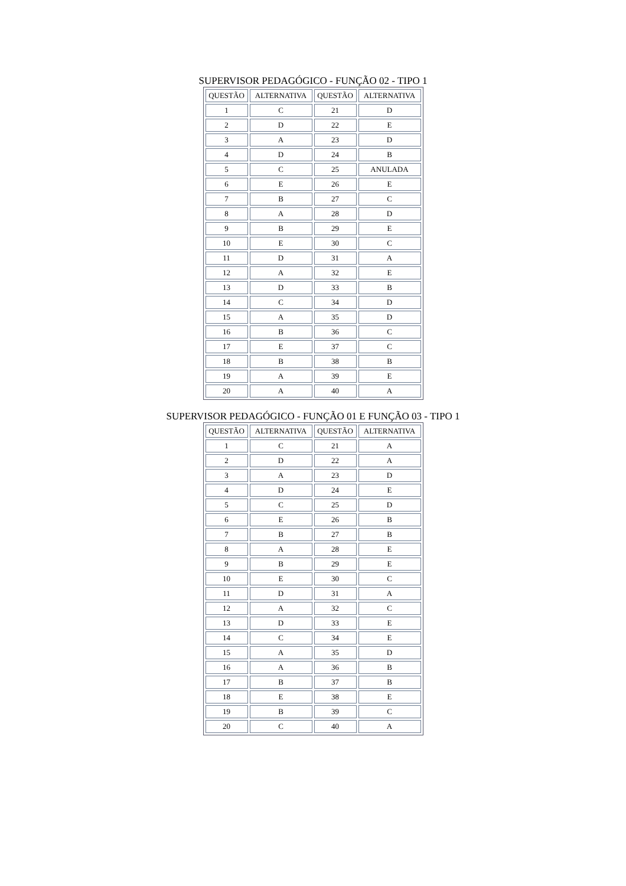SUPERVISOR PEDAGÓGICO - FUNÇÃO 02 - TIPO 1
| QUESTÃO | ALTERNATIVA | QUESTÃO | ALTERNATIVA |
| --- | --- | --- | --- |
| 1 | C | 21 | D |
| 2 | D | 22 | E |
| 3 | A | 23 | D |
| 4 | D | 24 | B |
| 5 | C | 25 | ANULADA |
| 6 | E | 26 | E |
| 7 | B | 27 | C |
| 8 | A | 28 | D |
| 9 | B | 29 | E |
| 10 | E | 30 | C |
| 11 | D | 31 | A |
| 12 | A | 32 | E |
| 13 | D | 33 | B |
| 14 | C | 34 | D |
| 15 | A | 35 | D |
| 16 | B | 36 | C |
| 17 | E | 37 | C |
| 18 | B | 38 | B |
| 19 | A | 39 | E |
| 20 | A | 40 | A |
SUPERVISOR PEDAGÓGICO - FUNÇÃO 01 E FUNÇÃO 03 - TIPO 1
| QUESTÃO | ALTERNATIVA | QUESTÃO | ALTERNATIVA |
| --- | --- | --- | --- |
| 1 | C | 21 | A |
| 2 | D | 22 | A |
| 3 | A | 23 | D |
| 4 | D | 24 | E |
| 5 | C | 25 | D |
| 6 | E | 26 | B |
| 7 | B | 27 | B |
| 8 | A | 28 | E |
| 9 | B | 29 | E |
| 10 | E | 30 | C |
| 11 | D | 31 | A |
| 12 | A | 32 | C |
| 13 | D | 33 | E |
| 14 | C | 34 | E |
| 15 | A | 35 | D |
| 16 | A | 36 | B |
| 17 | B | 37 | B |
| 18 | E | 38 | E |
| 19 | B | 39 | C |
| 20 | C | 40 | A |